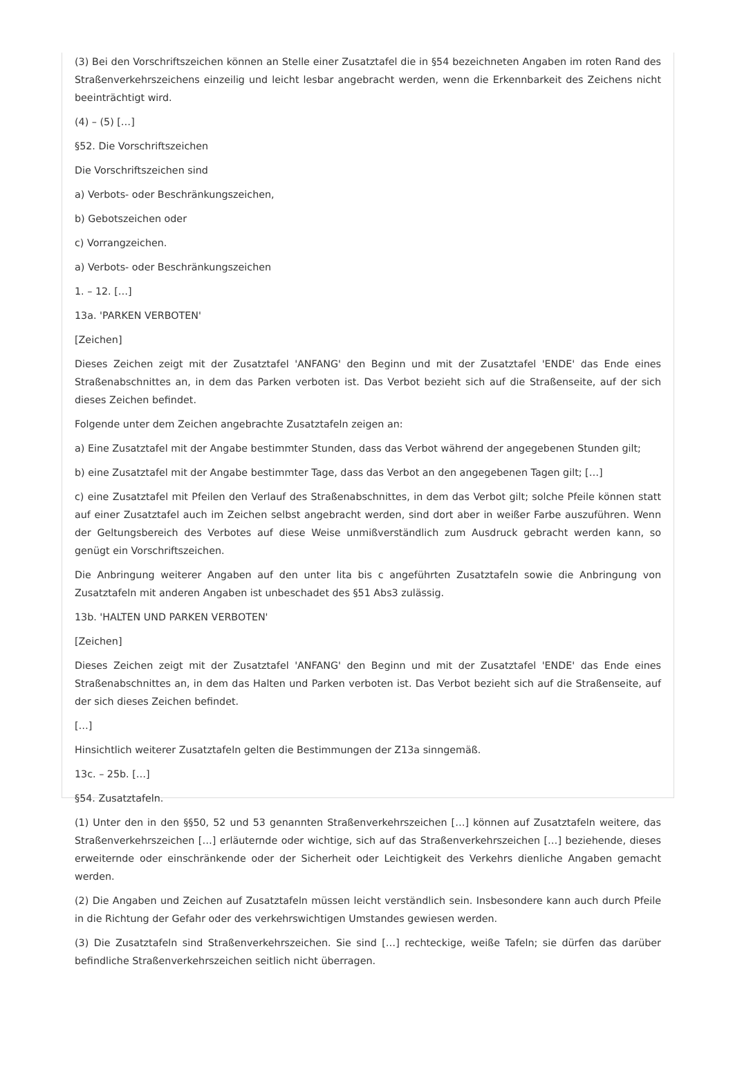(3) Bei den Vorschriftszeichen können an Stelle einer Zusatztafel die in §54 bezeichneten Angaben im roten Rand des Straßenverkehrszeichens einzeilig und leicht lesbar angebracht werden, wenn die Erkennbarkeit des Zeichens nicht beeinträchtigt wird.
(4) – (5) […]
§52. Die Vorschriftszeichen
Die Vorschriftszeichen sind
a) Verbots- oder Beschränkungszeichen,
b) Gebotszeichen oder
c) Vorrangzeichen.
a) Verbots- oder Beschränkungszeichen
1. – 12. […]
13a. 'PARKEN VERBOTEN'
[Zeichen]
Dieses Zeichen zeigt mit der Zusatztafel 'ANFANG' den Beginn und mit der Zusatztafel 'ENDE' das Ende eines Straßenabschnittes an, in dem das Parken verboten ist. Das Verbot bezieht sich auf die Straßenseite, auf der sich dieses Zeichen befindet.
Folgende unter dem Zeichen angebrachte Zusatztafeln zeigen an:
a) Eine Zusatztafel mit der Angabe bestimmter Stunden, dass das Verbot während der angegebenen Stunden gilt;
b) eine Zusatztafel mit der Angabe bestimmter Tage, dass das Verbot an den angegebenen Tagen gilt; […]
c) eine Zusatztafel mit Pfeilen den Verlauf des Straßenabschnittes, in dem das Verbot gilt; solche Pfeile können statt auf einer Zusatztafel auch im Zeichen selbst angebracht werden, sind dort aber in weißer Farbe auszuführen. Wenn der Geltungsbereich des Verbotes auf diese Weise unmißverständlich zum Ausdruck gebracht werden kann, so genügt ein Vorschriftszeichen.
Die Anbringung weiterer Angaben auf den unter lita bis c angeführten Zusatztafeln sowie die Anbringung von Zusatztafeln mit anderen Angaben ist unbeschadet des §51 Abs3 zulässig.
13b. 'HALTEN UND PARKEN VERBOTEN'
[Zeichen]
Dieses Zeichen zeigt mit der Zusatztafel 'ANFANG' den Beginn und mit der Zusatztafel 'ENDE' das Ende eines Straßenabschnittes an, in dem das Halten und Parken verboten ist. Das Verbot bezieht sich auf die Straßenseite, auf der sich dieses Zeichen befindet.
[…]
Hinsichtlich weiterer Zusatztafeln gelten die Bestimmungen der Z13a sinngemäß.
13c. – 25b. […]
§54. Zusatztafeln.
(1) Unter den in den §§50, 52 und 53 genannten Straßenverkehrszeichen […] können auf Zusatztafeln weitere, das Straßenverkehrszeichen […] erläuternde oder wichtige, sich auf das Straßenverkehrszeichen […] beziehende, dieses erweiternde oder einschränkende oder der Sicherheit oder Leichtigkeit des Verkehrs dienliche Angaben gemacht werden.
(2) Die Angaben und Zeichen auf Zusatztafeln müssen leicht verständlich sein. Insbesondere kann auch durch Pfeile in die Richtung der Gefahr oder des verkehrswichtigen Umstandes gewiesen werden.
(3) Die Zusatztafeln sind Straßenverkehrszeichen. Sie sind […] rechteckige, weiße Tafeln; sie dürfen das darüber befindliche Straßenverkehrszeichen seitlich nicht überragen.